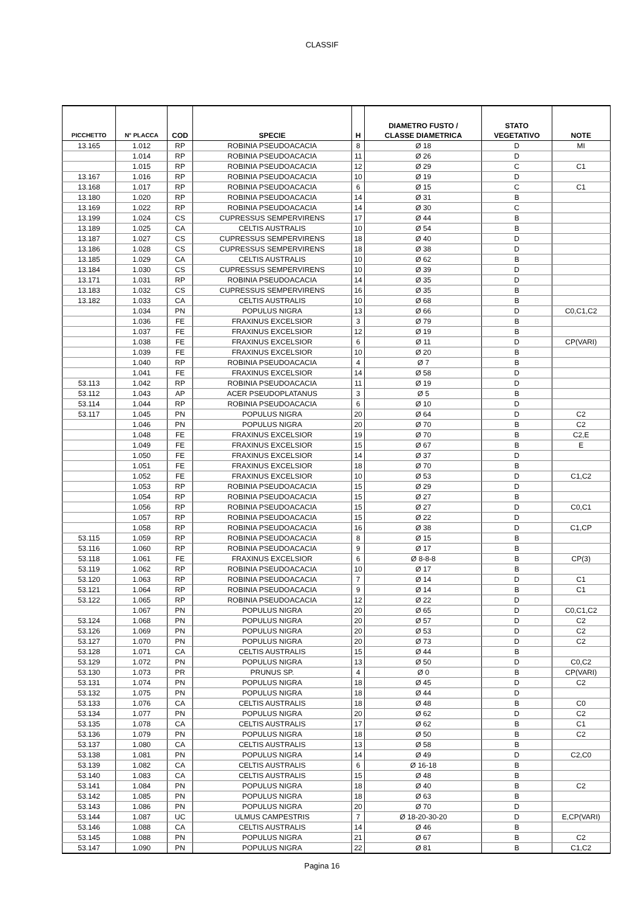CLASSIF
| PICCHETTO | N° PLACCA | COD | SPECIE | H | DIAMETRO FUSTO / CLASSE DIAMETRICA | STATO VEGETATIVO | NOTE |
| --- | --- | --- | --- | --- | --- | --- | --- |
| 13.165 | 1.012 | RP | ROBINIA PSEUDOACACIA | 8 | Ø 18 | D | MI |
| | 1.014 | RP | ROBINIA PSEUDOACACIA | 11 | Ø 26 | D | |
| | 1.015 | RP | ROBINIA PSEUDOACACIA | 12 | Ø 29 | C | C1 |
| 13.167 | 1.016 | RP | ROBINIA PSEUDOACACIA | 10 | Ø 19 | D | |
| 13.168 | 1.017 | RP | ROBINIA PSEUDOACACIA | 6 | Ø 15 | C | C1 |
| 13.180 | 1.020 | RP | ROBINIA PSEUDOACACIA | 14 | Ø 31 | B | |
| 13.169 | 1.022 | RP | ROBINIA PSEUDOACACIA | 14 | Ø 30 | C | |
| 13.199 | 1.024 | CS | CUPRESSUS SEMPERVIRENS | 17 | Ø 44 | B | |
| 13.189 | 1.025 | CA | CELTIS AUSTRALIS | 10 | Ø 54 | B | |
| 13.187 | 1.027 | CS | CUPRESSUS SEMPERVIRENS | 18 | Ø 40 | D | |
| 13.186 | 1.028 | CS | CUPRESSUS SEMPERVIRENS | 18 | Ø 38 | D | |
| 13.185 | 1.029 | CA | CELTIS AUSTRALIS | 10 | Ø 62 | B | |
| 13.184 | 1.030 | CS | CUPRESSUS SEMPERVIRENS | 10 | Ø 39 | D | |
| 13.171 | 1.031 | RP | ROBINIA PSEUDOACACIA | 14 | Ø 35 | D | |
| 13.183 | 1.032 | CS | CUPRESSUS SEMPERVIRENS | 16 | Ø 35 | B | |
| 13.182 | 1.033 | CA | CELTIS AUSTRALIS | 10 | Ø 68 | B | |
| | 1.034 | PN | POPULUS NIGRA | 13 | Ø 66 | D | C0,C1,C2 |
| | 1.036 | FE | FRAXINUS EXCELSIOR | 3 | Ø 79 | B | |
| | 1.037 | FE | FRAXINUS EXCELSIOR | 12 | Ø 19 | B | |
| | 1.038 | FE | FRAXINUS EXCELSIOR | 6 | Ø 11 | D | CP(VARI) |
| | 1.039 | FE | FRAXINUS EXCELSIOR | 10 | Ø 20 | B | |
| | 1.040 | RP | ROBINIA PSEUDOACACIA | 4 | Ø 7 | B | |
| | 1.041 | FE | FRAXINUS EXCELSIOR | 14 | Ø 58 | D | |
| 53.113 | 1.042 | RP | ROBINIA PSEUDOACACIA | 11 | Ø 19 | D | |
| 53.112 | 1.043 | AP | ACER PSEUDOPLATANUS | 3 | Ø 5 | B | |
| 53.114 | 1.044 | RP | ROBINIA PSEUDOACACIA | 6 | Ø 10 | D | |
| 53.117 | 1.045 | PN | POPULUS NIGRA | 20 | Ø 64 | D | C2 |
| | 1.046 | PN | POPULUS NIGRA | 20 | Ø 70 | B | C2 |
| | 1.048 | FE | FRAXINUS EXCELSIOR | 19 | Ø 70 | B | C2,E |
| | 1.049 | FE | FRAXINUS EXCELSIOR | 15 | Ø 67 | B | E |
| | 1.050 | FE | FRAXINUS EXCELSIOR | 14 | Ø 37 | D | |
| | 1.051 | FE | FRAXINUS EXCELSIOR | 18 | Ø 70 | B | |
| | 1.052 | FE | FRAXINUS EXCELSIOR | 10 | Ø 53 | D | C1,C2 |
| | 1.053 | RP | ROBINIA PSEUDOACACIA | 15 | Ø 29 | D | |
| | 1.054 | RP | ROBINIA PSEUDOACACIA | 15 | Ø 27 | B | |
| | 1.056 | RP | ROBINIA PSEUDOACACIA | 15 | Ø 27 | D | C0,C1 |
| | 1.057 | RP | ROBINIA PSEUDOACACIA | 15 | Ø 22 | D | |
| | 1.058 | RP | ROBINIA PSEUDOACACIA | 16 | Ø 38 | D | C1,CP |
| 53.115 | 1.059 | RP | ROBINIA PSEUDOACACIA | 8 | Ø 15 | B | |
| 53.116 | 1.060 | RP | ROBINIA PSEUDOACACIA | 9 | Ø 17 | B | |
| 53.118 | 1.061 | FE | FRAXINUS EXCELSIOR | 6 | Ø 8-8-8 | B | CP(3) |
| 53.119 | 1.062 | RP | ROBINIA PSEUDOACACIA | 10 | Ø 17 | B | |
| 53.120 | 1.063 | RP | ROBINIA PSEUDOACACIA | 7 | Ø 14 | D | C1 |
| 53.121 | 1.064 | RP | ROBINIA PSEUDOACACIA | 9 | Ø 14 | B | C1 |
| 53.122 | 1.065 | RP | ROBINIA PSEUDOACACIA | 12 | Ø 22 | D | |
| | 1.067 | PN | POPULUS NIGRA | 20 | Ø 65 | D | C0,C1,C2 |
| 53.124 | 1.068 | PN | POPULUS NIGRA | 20 | Ø 57 | D | C2 |
| 53.126 | 1.069 | PN | POPULUS NIGRA | 20 | Ø 53 | D | C2 |
| 53.127 | 1.070 | PN | POPULUS NIGRA | 20 | Ø 73 | D | C2 |
| 53.128 | 1.071 | CA | CELTIS AUSTRALIS | 15 | Ø 44 | B | |
| 53.129 | 1.072 | PN | POPULUS NIGRA | 13 | Ø 50 | D | C0,C2 |
| 53.130 | 1.073 | PR | PRUNUS SP. | 4 | Ø 0 | B | CP(VARI) |
| 53.131 | 1.074 | PN | POPULUS NIGRA | 18 | Ø 45 | D | C2 |
| 53.132 | 1.075 | PN | POPULUS NIGRA | 18 | Ø 44 | D | |
| 53.133 | 1.076 | CA | CELTIS AUSTRALIS | 18 | Ø 48 | B | C0 |
| 53.134 | 1.077 | PN | POPULUS NIGRA | 20 | Ø 62 | D | C2 |
| 53.135 | 1.078 | CA | CELTIS AUSTRALIS | 17 | Ø 62 | B | C1 |
| 53.136 | 1.079 | PN | POPULUS NIGRA | 18 | Ø 50 | B | C2 |
| 53.137 | 1.080 | CA | CELTIS AUSTRALIS | 13 | Ø 58 | B | |
| 53.138 | 1.081 | PN | POPULUS NIGRA | 14 | Ø 49 | D | C2,C0 |
| 53.139 | 1.082 | CA | CELTIS AUSTRALIS | 6 | Ø 16-18 | B | |
| 53.140 | 1.083 | CA | CELTIS AUSTRALIS | 15 | Ø 48 | B | |
| 53.141 | 1.084 | PN | POPULUS NIGRA | 18 | Ø 40 | B | C2 |
| 53.142 | 1.085 | PN | POPULUS NIGRA | 18 | Ø 63 | B | |
| 53.143 | 1.086 | PN | POPULUS NIGRA | 20 | Ø 70 | D | |
| 53.144 | 1.087 | UC | ULMUS CAMPESTRIS | 7 | Ø 18-20-30-20 | D | E,CP(VARI) |
| 53.146 | 1.088 | CA | CELTIS AUSTRALIS | 14 | Ø 46 | B | |
| 53.145 | 1.088 | PN | POPULUS NIGRA | 21 | Ø 67 | B | C2 |
| 53.147 | 1.090 | PN | POPULUS NIGRA | 22 | Ø 81 | B | C1,C2 |
Pagina 16